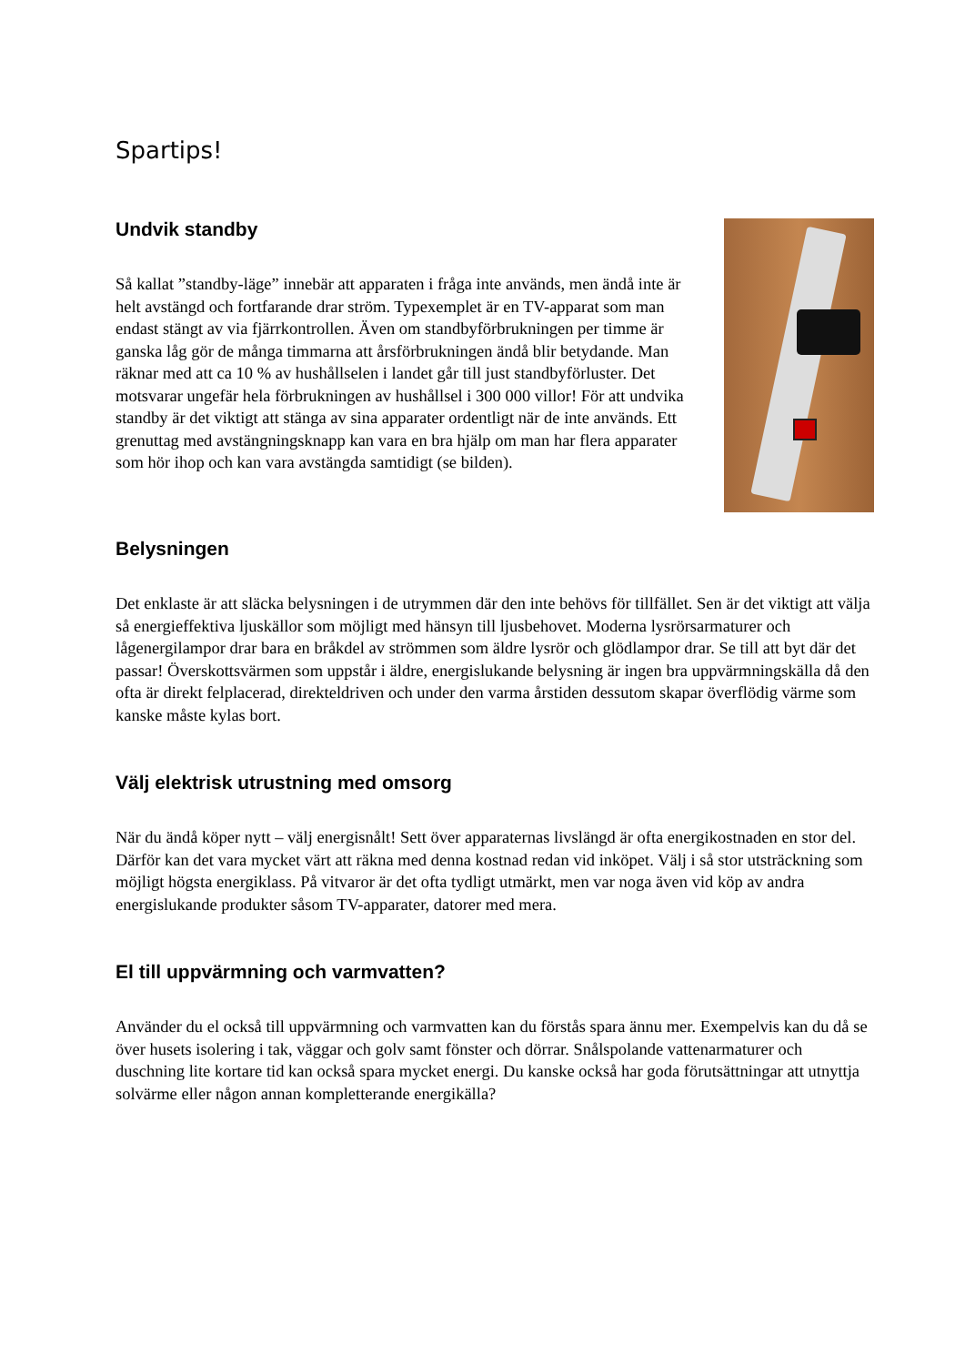Spartips!
Undvik standby
Så kallat ”standby-läge” innebär att apparaten i fråga inte används, men ändå inte är helt avstängd och fortfarande drar ström. Typexemplet är en TV-apparat som man endast stängt av via fjärrkontrollen. Även om standbyförbrukningen per timme är ganska låg gör de många timmarna att årsförbrukningen ändå blir betydande. Man räknar med att ca 10 % av hushållselen i landet går till just standbyförluster. Det motsvarar ungefär hela förbrukningen av hushållsel i 300 000 villor! För att undvika standby är det viktigt att stänga av sina apparater ordentligt när de inte används. Ett grenuttag med avstängningsknapp kan vara en bra hjälp om man har flera apparater som hör ihop och kan vara avstängda samtidigt (se bilden).
Belysningen
Det enklaste är att släcka belysningen i de utrymmen där den inte behövs för tillfället. Sen är det viktigt att välja så energieffektiva ljuskällor som möjligt med hänsyn till ljusbehovet. Moderna lysrörsarmaturer och lågenergilampor drar bara en bråkdel av strömmen som äldre lysrör och glödlampor drar. Se till att byt där det passar! Överskottsvärmen som uppstår i äldre, energislukande belysning är ingen bra uppvärmningskälla då den ofta är direkt felplacerad, direkteldriven och under den varma årstiden dessutom skapar överflödig värme som kanske måste kylas bort.
Välj elektrisk utrustning med omsorg
När du ändå köper nytt – välj energisnålt! Sett över apparaternas livslängd är ofta energikostnaden en stor del. Därför kan det vara mycket värt att räkna med denna kostnad redan vid inköpet. Välj i så stor utsträckning som möjligt högsta energiklass. På vitvaror är det ofta tydligt utmärkt, men var noga även vid köp av andra energislukande produkter såsom TV-apparater, datorer med mera.
El till uppvärmning och varmvatten?
Använder du el också till uppvärmning och varmvatten kan du förstås spara ännu mer. Exempelvis kan du då se över husets isolering i tak, väggar och golv samt fönster och dörrar. Snålspolande vattenarmaturer och duschning lite kortare tid kan också spara mycket energi. Du kanske också har goda förutsättningar att utnyttja solvärme eller någon annan kompletterande energikälla?